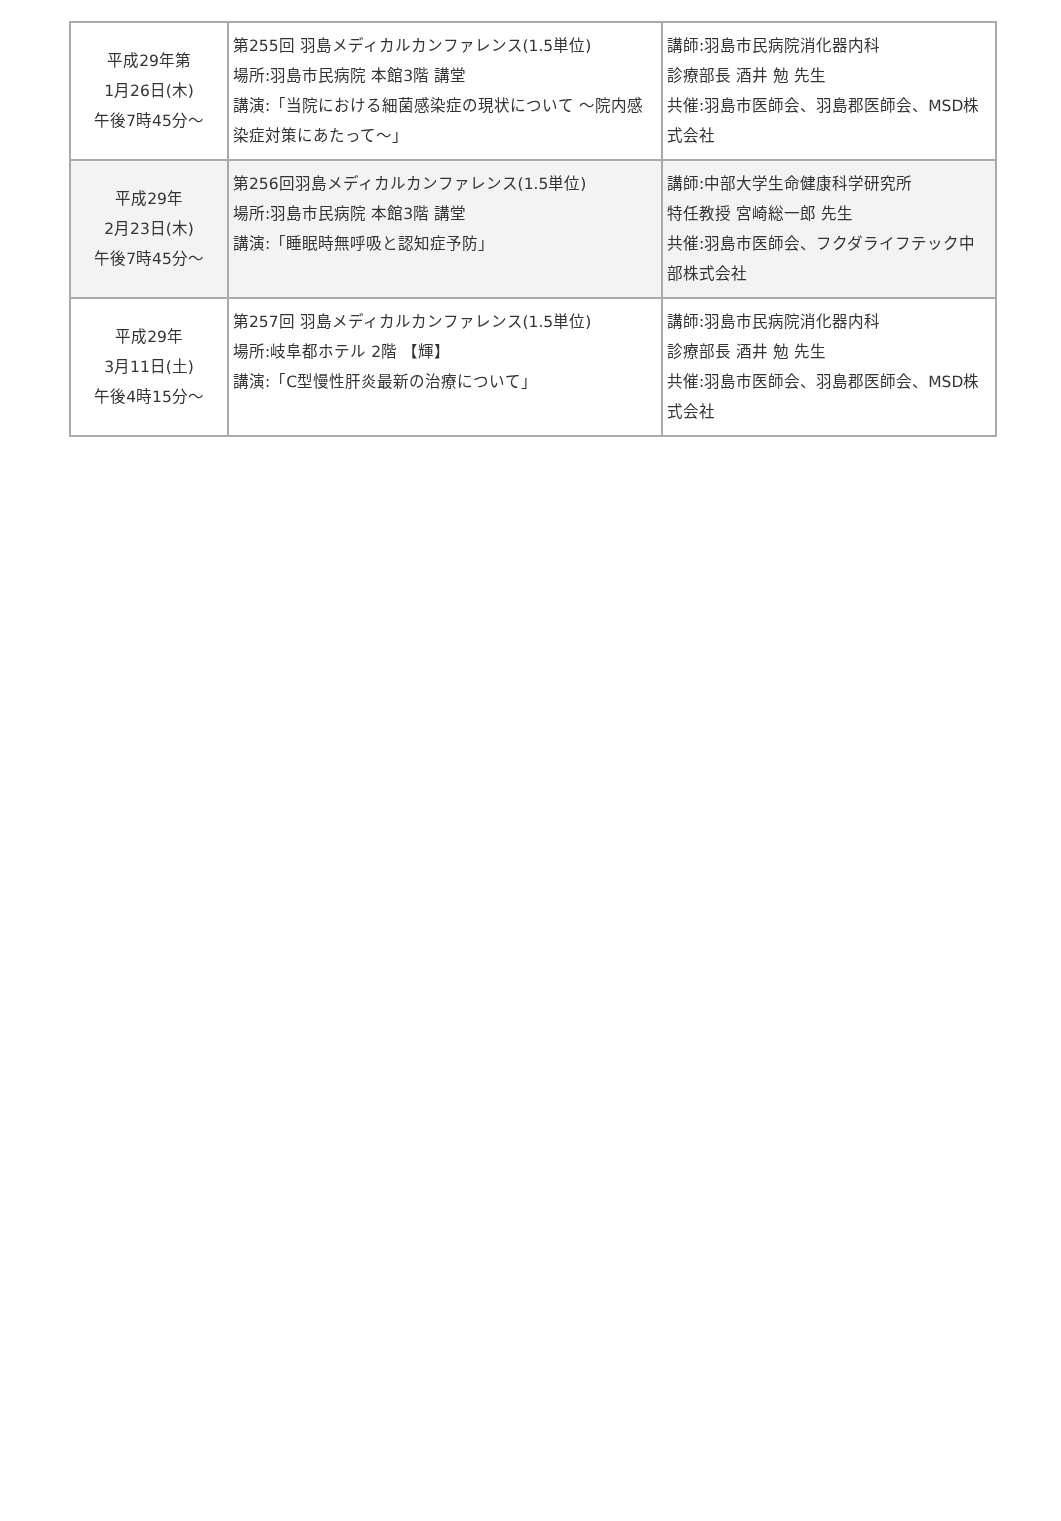| 平成29年第 1月26日(木) 午後7時45分〜 | 第255回 羽島メディカルカンファレンス(1.5単位) 場所:羽島市民病院 本館3階 講堂 講演:「当院における細菌感染症の現状について 〜院内感染症対策にあたって〜」 | 講師:羽島市民病院消化器内科 診療部長 酒井 勉 先生 共催:羽島市医師会、羽島郡医師会、MSD株式会社 |
| 平成29年 2月23日(木) 午後7時45分〜 | 第256回羽島メディカルカンファレンス(1.5単位) 場所:羽島市民病院 本館3階 講堂 講演:「睡眠時無呼吸と認知症予防」 | 講師:中部大学生命健康科学研究所 特任教授 宮崎総一郎 先生 共催:羽島市医師会、フクダライフテック中部株式会社 |
| 平成29年 3月11日(土) 午後4時15分〜 | 第257回 羽島メディカルカンファレンス(1.5単位) 場所:岐阜都ホテル 2階 【輝】 講演:「C型慢性肝炎最新の治療について」 | 講師:羽島市民病院消化器内科 診療部長 酒井 勉 先生 共催:羽島市医師会、羽島郡医師会、MSD株式会社 |